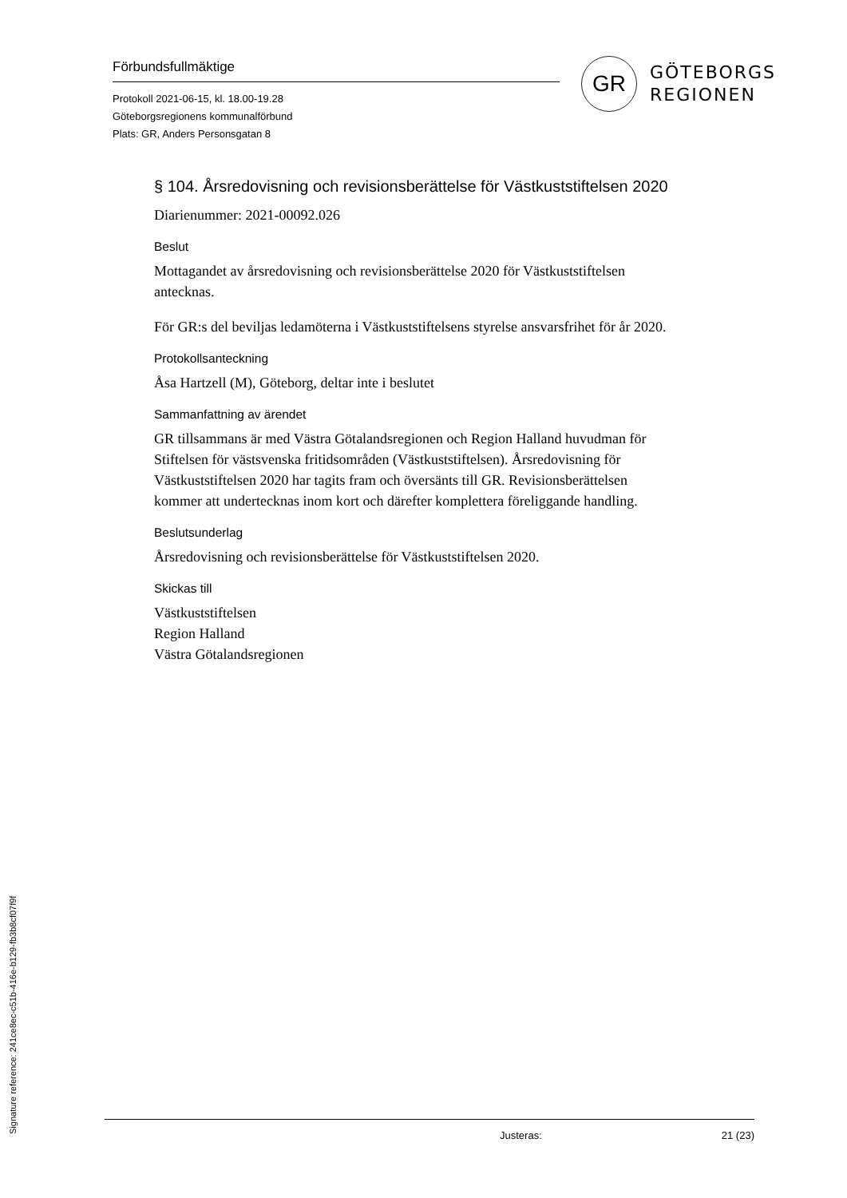Förbundsfullmäktige
Protokoll 2021-06-15, kl. 18.00-19.28
Göteborgsregionens kommunalförbund
Plats: GR, Anders Personsgatan 8
GR
GÖTEBORGS
REGIONEN
§ 104. Årsredovisning och revisionsberättelse för Västkuststiftelsen 2020
Diarienummer: 2021-00092.026
Beslut
Mottagandet av årsredovisning och revisionsberättelse 2020 för Västkuststiftelsen antecknas.
För GR:s del beviljas ledamöterna i Västkuststiftelsens styrelse ansvarsfrihet för år 2020.
Protokollsanteckning
Åsa Hartzell (M), Göteborg, deltar inte i beslutet
Sammanfattning av ärendet
GR tillsammans är med Västra Götalandsregionen och Region Halland huvudman för Stiftelsen för västsvenska fritidsområden (Västkuststiftelsen). Årsredovisning för Västkuststiftelsen 2020 har tagits fram och översänts till GR. Revisionsberättelsen kommer att undertecknas inom kort och därefter komplettera föreliggande handling.
Beslutsunderlag
Årsredovisning och revisionsberättelse för Västkuststiftelsen 2020.
Skickas till
Västkuststiftelsen
Region Halland
Västra Götalandsregionen
Justeras: 21 (23)
Signature reference: 241ce8ec-c51b-416e-b129-fb3b8cf07f9f